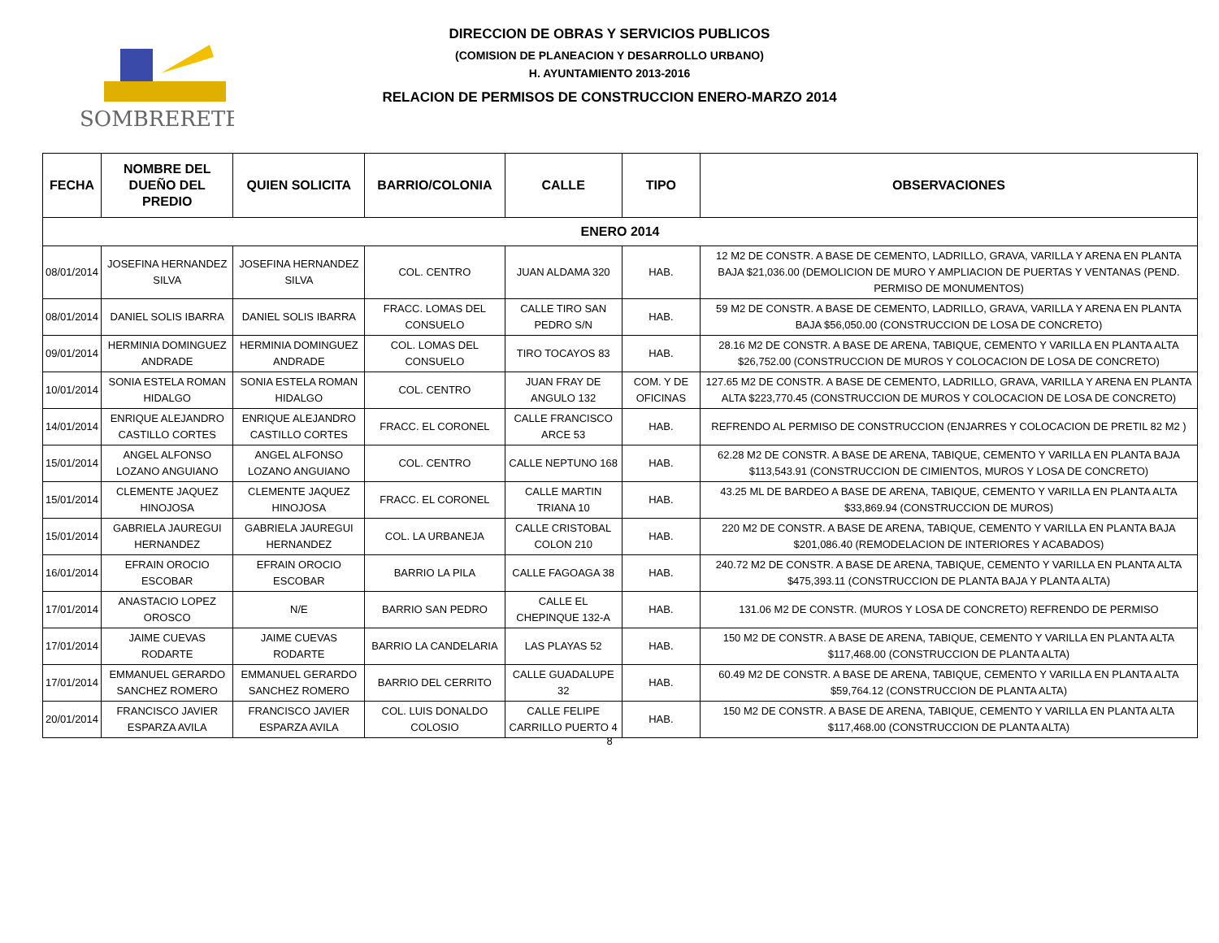SOMBRERETE
DIRECCION DE OBRAS Y SERVICIOS PUBLICOS
(COMISION DE PLANEACION Y DESARROLLO URBANO)
H. AYUNTAMIENTO 2013-2016
RELACION DE PERMISOS DE CONSTRUCCION ENERO-MARZO 2014
| FECHA | NOMBRE DEL DUEÑO DEL PREDIO | QUIEN SOLICITA | BARRIO/COLONIA | CALLE | TIPO | OBSERVACIONES |
| --- | --- | --- | --- | --- | --- | --- |
| ENERO 2014 | | | | | | |
| 08/01/2014 | JOSEFINA HERNANDEZ SILVA | JOSEFINA HERNANDEZ SILVA | COL. CENTRO | JUAN ALDAMA 320 | HAB. | 12 M2 DE CONSTR. A BASE DE CEMENTO, LADRILLO, GRAVA, VARILLA Y ARENA EN PLANTA BAJA $21,036.00 (DEMOLICION DE MURO Y AMPLIACION DE PUERTAS Y VENTANAS (PEND. PERMISO DE MONUMENTOS) |
| 08/01/2014 | DANIEL SOLIS IBARRA | DANIEL SOLIS IBARRA | FRACC. LOMAS DEL CONSUELO | CALLE TIRO SAN PEDRO S/N | HAB. | 59 M2 DE CONSTR. A BASE DE CEMENTO, LADRILLO, GRAVA, VARILLA Y ARENA EN PLANTA BAJA $56,050.00 (CONSTRUCCION DE LOSA DE CONCRETO) |
| 09/01/2014 | HERMINIA DOMINGUEZ ANDRADE | HERMINIA DOMINGUEZ ANDRADE | COL. LOMAS DEL CONSUELO | TIRO TOCAYOS 83 | HAB. | 28.16 M2 DE CONSTR. A BASE DE ARENA, TABIQUE, CEMENTO Y VARILLA EN PLANTA ALTA $26,752.00 (CONSTRUCCION DE MUROS Y COLOCACION DE LOSA DE CONCRETO) |
| 10/01/2014 | SONIA ESTELA ROMAN HIDALGO | SONIA ESTELA ROMAN HIDALGO | COL. CENTRO | JUAN FRAY DE ANGULO 132 | COM. Y DE OFICINAS | 127.65 M2 DE CONSTR. A BASE DE CEMENTO, LADRILLO, GRAVA, VARILLA Y ARENA EN PLANTA ALTA $223,770.45 (CONSTRUCCION DE MUROS Y COLOCACION DE LOSA DE CONCRETO) |
| 14/01/2014 | ENRIQUE ALEJANDRO CASTILLO CORTES | ENRIQUE ALEJANDRO CASTILLO CORTES | FRACC. EL CORONEL | CALLE FRANCISCO ARCE 53 | HAB. | REFRENDO AL PERMISO DE CONSTRUCCION (ENJARRES Y COLOCACION DE PRETIL 82 M2 ) |
| 15/01/2014 | ANGEL ALFONSO LOZANO ANGUIANO | ANGEL ALFONSO LOZANO ANGUIANO | COL. CENTRO | CALLE NEPTUNO 168 | HAB. | 62.28 M2 DE CONSTR. A BASE DE ARENA, TABIQUE, CEMENTO Y VARILLA EN PLANTA BAJA $113,543.91 (CONSTRUCCION DE CIMIENTOS, MUROS Y LOSA DE CONCRETO) |
| 15/01/2014 | CLEMENTE JAQUEZ HINOJOSA | CLEMENTE JAQUEZ HINOJOSA | FRACC. EL CORONEL | CALLE MARTIN TRIANA 10 | HAB. | 43.25 ML DE BARDEO A BASE DE ARENA, TABIQUE, CEMENTO Y VARILLA EN PLANTA ALTA $33,869.94 (CONSTRUCCION DE MUROS) |
| 15/01/2014 | GABRIELA JAUREGUI HERNANDEZ | GABRIELA JAUREGUI HERNANDEZ | COL. LA URBANEJA | CALLE CRISTOBAL COLON 210 | HAB. | 220 M2 DE CONSTR. A BASE DE ARENA, TABIQUE, CEMENTO Y VARILLA EN PLANTA BAJA $201,086.40 (REMODELACION DE INTERIORES Y ACABADOS) |
| 16/01/2014 | EFRAIN OROCIO ESCOBAR | EFRAIN OROCIO ESCOBAR | BARRIO LA PILA | CALLE FAGOAGA 38 | HAB. | 240.72 M2 DE CONSTR. A BASE DE ARENA, TABIQUE, CEMENTO Y VARILLA EN PLANTA ALTA $475,393.11 (CONSTRUCCION DE PLANTA BAJA Y PLANTA ALTA) |
| 17/01/2014 | ANASTACIO LOPEZ OROSCO | N/E | BARRIO SAN PEDRO | CALLE EL CHEPINQUE 132-A | HAB. | 131.06 M2 DE CONSTR. (MUROS Y LOSA DE CONCRETO) REFRENDO DE PERMISO |
| 17/01/2014 | JAIME CUEVAS RODARTE | JAIME CUEVAS RODARTE | BARRIO LA CANDELARIA | LAS PLAYAS 52 | HAB. | 150 M2 DE CONSTR. A BASE DE ARENA, TABIQUE, CEMENTO Y VARILLA EN PLANTA ALTA $117,468.00 (CONSTRUCCION DE PLANTA ALTA) |
| 17/01/2014 | EMMANUEL GERARDO SANCHEZ ROMERO | EMMANUEL GERARDO SANCHEZ ROMERO | BARRIO DEL CERRITO | CALLE GUADALUPE 32 | HAB. | 60.49 M2 DE CONSTR. A BASE DE ARENA, TABIQUE, CEMENTO Y VARILLA EN PLANTA ALTA $59,764.12 (CONSTRUCCION DE PLANTA ALTA) |
| 20/01/2014 | FRANCISCO JAVIER ESPARZA AVILA | FRANCISCO JAVIER ESPARZA AVILA | COL. LUIS DONALDO COLOSIO | CALLE FELIPE CARRILLO PUERTO 4 | HAB. | 150 M2 DE CONSTR. A BASE DE ARENA, TABIQUE, CEMENTO Y VARILLA EN PLANTA ALTA $117,468.00 (CONSTRUCCION DE PLANTA ALTA) |
8